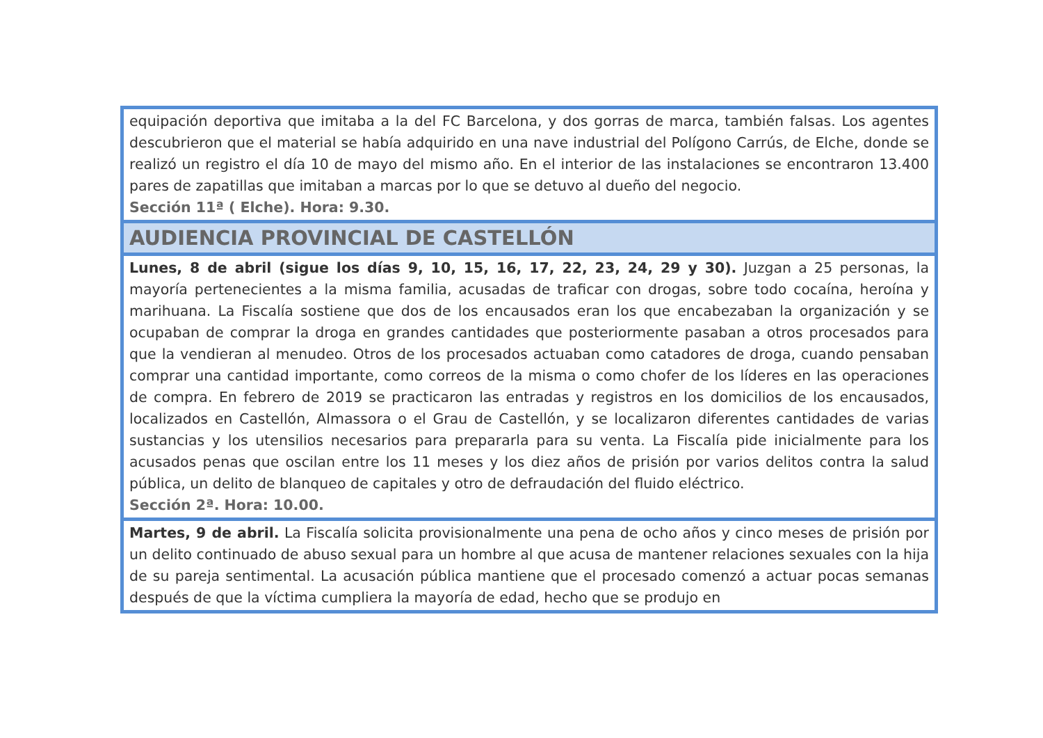| equipación deportiva que imitaba a la del FC Barcelona, y dos gorras de marca, también falsas. Los agentes descubrieron que el material se había adquirido en una nave industrial del Polígono Carrús, de Elche, donde se realizó un registro el día 10 de mayo del mismo año. En el interior de las instalaciones se encontraron 13.400 pares de zapatillas que imitaban a marcas por lo que se detuvo al dueño del negocio. Sección 11ª ( Elche). Hora: 9.30. |
| AUDIENCIA PROVINCIAL DE CASTELLÓN |
| Lunes, 8 de abril (sigue los días 9, 10, 15, 16, 17, 22, 23, 24, 29 y 30). Juzgan a 25 personas, la mayoría pertenecientes a la misma familia, acusadas de traficar con drogas, sobre todo cocaína, heroína y marihuana. La Fiscalía sostiene que dos de los encausados eran los que encabezaban la organización y se ocupaban de comprar la droga en grandes cantidades que posteriormente pasaban a otros procesados para que la vendieran al menudeo. Otros de los procesados actuaban como catadores de droga, cuando pensaban comprar una cantidad importante, como correos de la misma o como chofer de los líderes en las operaciones de compra. En febrero de 2019 se practicaron las entradas y registros en los domicilios de los encausados, localizados en Castellón, Almassora o el Grau de Castellón, y se localizaron diferentes cantidades de varias sustancias y los utensilios necesarios para prepararla para su venta. La Fiscalía pide inicialmente para los acusados penas que oscilan entre los 11 meses y los diez años de prisión por varios delitos contra la salud pública, un delito de blanqueo de capitales y otro de defraudación del fluido eléctrico. Sección 2ª. Hora: 10.00. |
| Martes, 9 de abril. La Fiscalía solicita provisionalmente una pena de ocho años y cinco meses de prisión por un delito continuado de abuso sexual para un hombre al que acusa de mantener relaciones sexuales con la hija de su pareja sentimental. La acusación pública mantiene que el procesado comenzó a actuar pocas semanas después de que la víctima cumpliera la mayoría de edad, hecho que se produjo en |